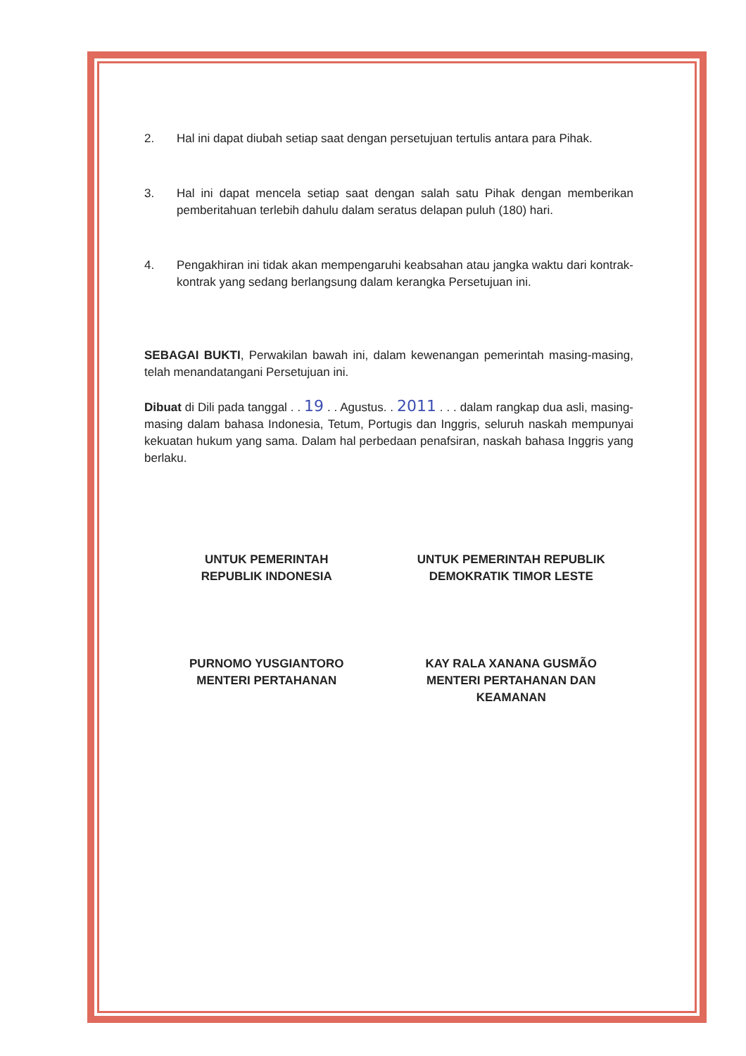2. Hal ini dapat diubah setiap saat dengan persetujuan tertulis antara para Pihak.
3. Hal ini dapat mencela setiap saat dengan salah satu Pihak dengan memberikan pemberitahuan terlebih dahulu dalam seratus delapan puluh (180) hari.
4. Pengakhiran ini tidak akan mempengaruhi keabsahan atau jangka waktu dari kontrak-kontrak yang sedang berlangsung dalam kerangka Persetujuan ini.
SEBAGAI BUKTI, Perwakilan bawah ini, dalam kewenangan pemerintah masing-masing, telah menandatangani Persetujuan ini.
Dibuat di Dili pada tanggal . . 19 . . Agustus. . 2011 . . . dalam rangkap dua asli, masing-masing dalam bahasa Indonesia, Tetum, Portugis dan Inggris, seluruh naskah mempunyai kekuatan hukum yang sama. Dalam hal perbedaan penafsiran, naskah bahasa Inggris yang berlaku.
UNTUK PEMERINTAH
REPUBLIK INDONESIA
PURNOMO YUSGIANTORO
MENTERI PERTAHANAN
UNTUK PEMERINTAH REPUBLIK
DEMOKRATIK TIMOR LESTE
KAY RALA XANANA GUSMÃO
MENTERI PERTAHANAN DAN
KEAMANAN